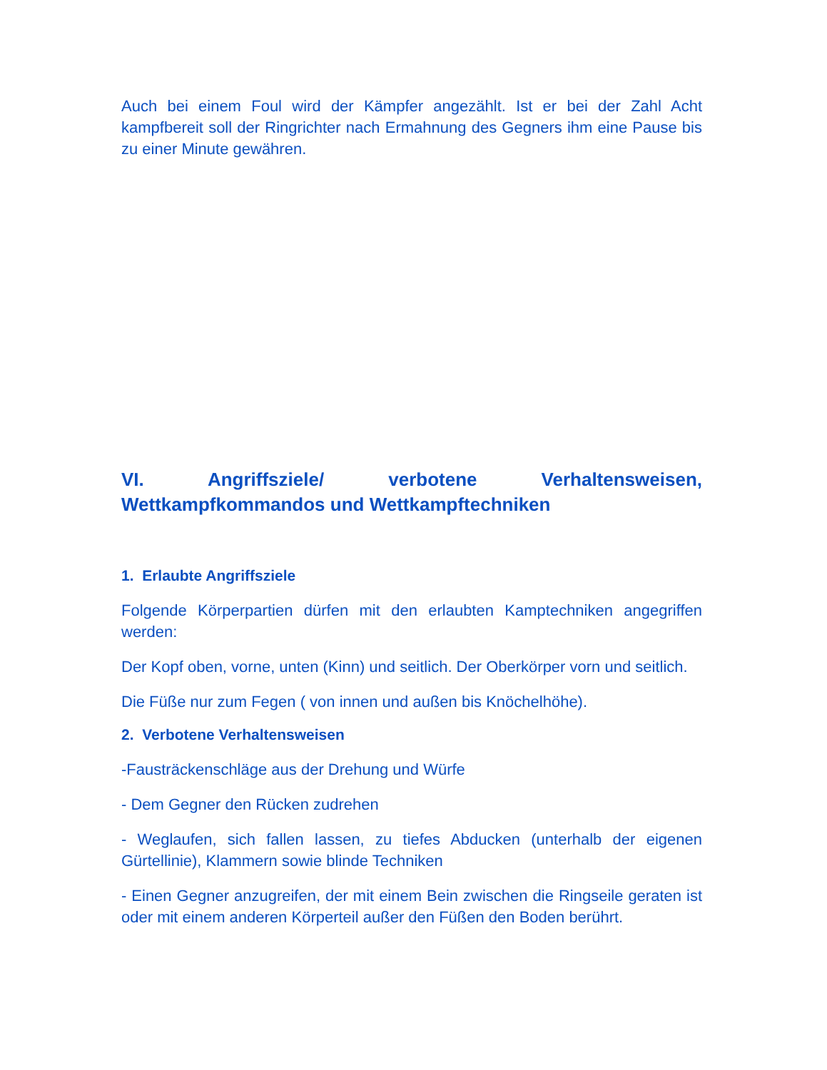Auch bei einem Foul wird der Kämpfer angezählt. Ist er bei der Zahl Acht kampfbereit soll der Ringrichter nach Ermahnung des Gegners ihm eine Pause bis zu einer Minute gewähren.
VI. Angriffsziele/ verbotene Verhaltensweisen,
Wettkampfkommandos und Wettkampftechniken
1. Erlaubte Angriffsziele
Folgende Körperpartien dürfen mit den erlaubten Kamptechniken angegriffen werden:
Der Kopf oben, vorne, unten (Kinn) und seitlich. Der Oberkörper vorn und seitlich.
Die Füße nur zum Fegen ( von innen und außen bis Knöchelhöhe).
2. Verbotene Verhaltensweisen
-Fausträckenschläge aus der Drehung und Würfe
- Dem Gegner den Rücken zudrehen
- Weglaufen, sich fallen lassen, zu tiefes Abducken (unterhalb der eigenen Gürtellinie), Klammern sowie blinde Techniken
- Einen Gegner anzugreifen, der mit einem Bein zwischen die Ringseile geraten ist oder mit einem anderen Körperteil außer den Füßen den Boden berührt.